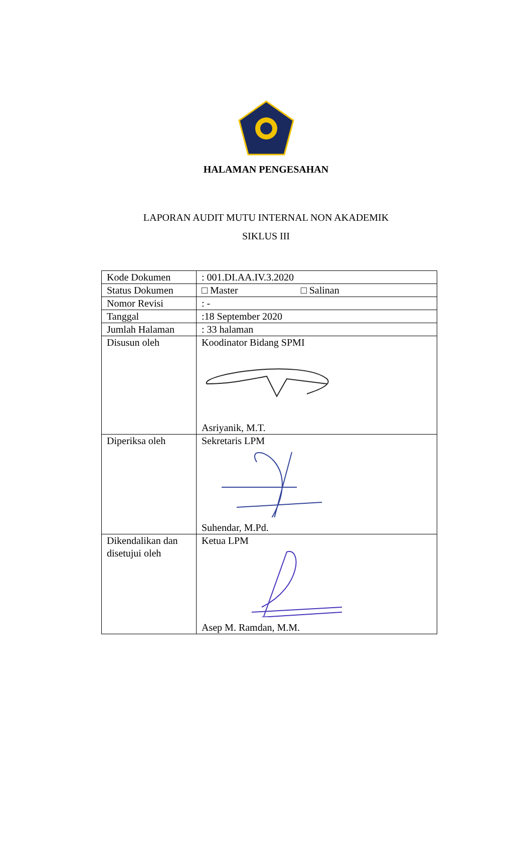HALAMAN PENGESAHAN
LAPORAN AUDIT MUTU INTERNAL NON AKADEMIK
SIKLUS III
| Kode Dokumen | : 001.DI.AA.IV.3.2020 |
| Status Dokumen | □ Master □ Salinan |
| Nomor Revisi | : - |
| Tanggal | :18 September 2020 |
| Jumlah Halaman | : 33 halaman |
| Disusun oleh | Koodinator Bidang SPMI Asriyanik, M.T. |
| Diperiksa oleh | Sekretaris LPM Suhendar, M.Pd. |
| Dikendalikan dan disetujui oleh | Ketua LPM Asep M. Ramdan, M.M. |